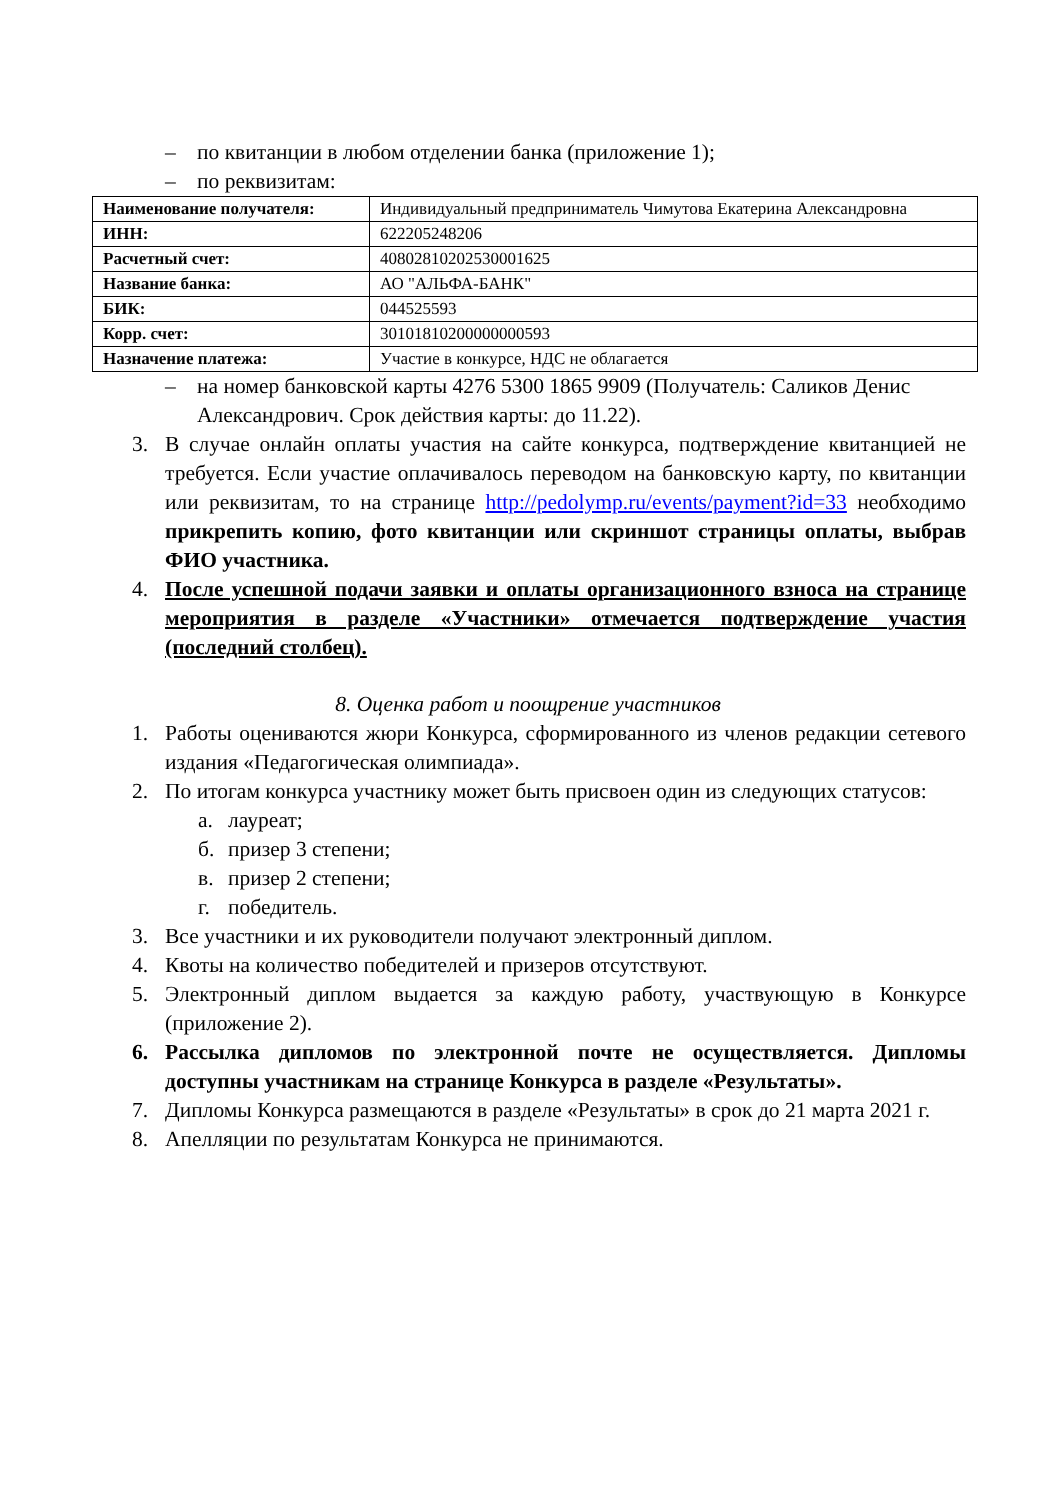– по квитанции в любом отделении банка (приложение 1);
– по реквизитам:
| Наименование получателя: | Индивидуальный предприниматель Чимутова Екатерина Александровна |
| ИНН: | 622205248206 |
| Расчетный счет: | 40802810202530001625 |
| Название банка: | АО "АЛЬФА-БАНК" |
| БИК: | 044525593 |
| Корр. счет: | 30101810200000000593 |
| Назначение платежа: | Участие в конкурсе, НДС не облагается |
– на номер банковской карты 4276 5300 1865 9909 (Получатель: Саликов Денис Александрович. Срок действия карты: до 11.22).
3. В случае онлайн оплаты участия на сайте конкурса, подтверждение квитанцией не требуется. Если участие оплачивалось переводом на банковскую карту, по квитанции или реквизитам, то на странице http://pedolymp.ru/events/payment?id=33 необходимо прикрепить копию, фото квитанции или скриншот страницы оплаты, выбрав ФИО участника.
4. После успешной подачи заявки и оплаты организационного взноса на странице мероприятия в разделе «Участники» отмечается подтверждение участия (последний столбец).
8. Оценка работ и поощрение участников
1. Работы оцениваются жюри Конкурса, сформированного из членов редакции сетевого издания «Педагогическая олимпиада».
2. По итогам конкурса участнику может быть присвоен один из следующих статусов:
а. лауреат;
б. призер 3 степени;
в. призер 2 степени;
г. победитель.
3. Все участники и их руководители получают электронный диплом.
4. Квоты на количество победителей и призеров отсутствуют.
5. Электронный диплом выдается за каждую работу, участвующую в Конкурсе (приложение 2).
6. Рассылка дипломов по электронной почте не осуществляется. Дипломы доступны участникам на странице Конкурса в разделе «Результаты».
7. Дипломы Конкурса размещаются в разделе «Результаты» в срок до 21 марта 2021 г.
8. Апелляции по результатам Конкурса не принимаются.